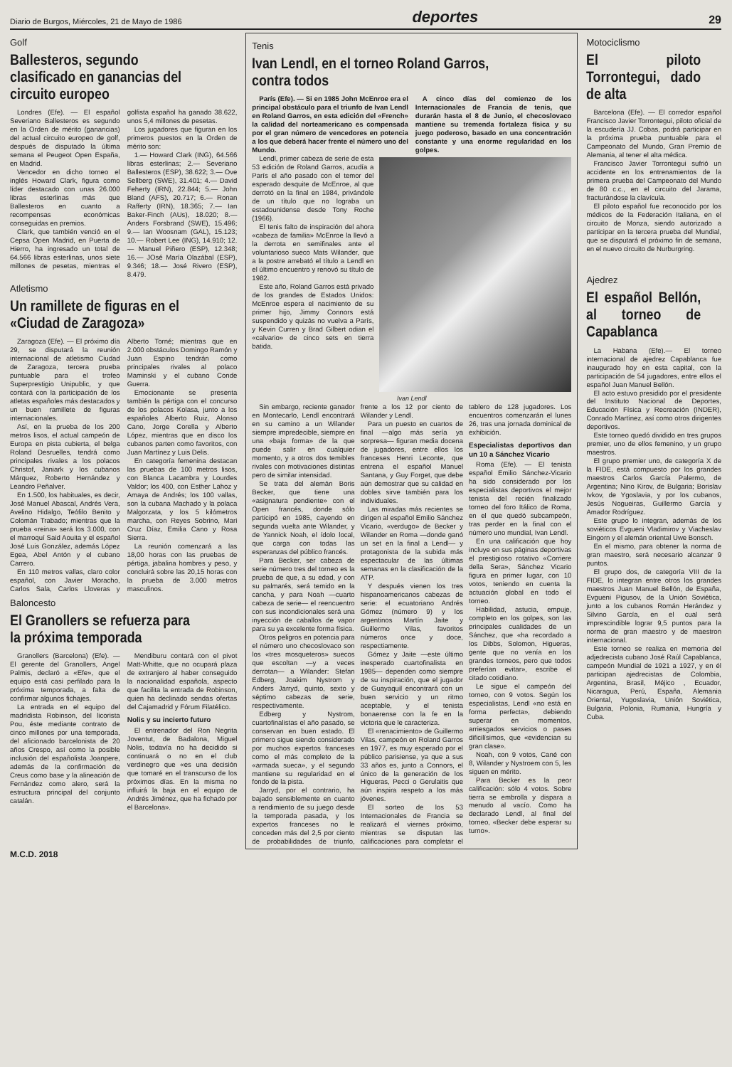Diario de Burgos, Miércoles, 21 de Mayo de 1986 deportes 29
Golf
Ballesteros, segundo clasificado en ganancias del circuito europeo
Londres (Efe). — El español Severiano Ballesteros es segundo en la Orden de mérito (ganancias) del actual circuito europeo de golf, después de disputado la última semana el Peugeot Open España, en Madrid.
Vencedor en dicho torneo el inglés Howard Clark, figura como líder destacado con unas 26.000 libras esterlinas más que Ballesteros en cuanto a recompensas económicas conseguidas en premios.
Clark, que también venció en el Cepsa Open Madrid, en Puerta de Hierro, ha ingresado un total de 64.566 libras esterlinas, unos siete millones de pesetas, mientras el golfista español ha ganado 38.622, unos 5,4 millones de pesetas.
Los jugadores que figuran en los primeros puestos en la Orden de mérito son:
1.— Howard Clark (ING), 64.566 libras esterlinas; 2.— Severiano Ballesteros (ESP), 38.622; 3.— Ove Sellberg (SWE), 31.401; 4.— David Feherty (IRN), 22.844; 5.— John Bland (AFS), 20.717; 6.— Ronan Rafferty (IRN), 18.365; 7.— Ian Baker-Finch (AUs), 18.020; 8.— Anders Forsbrand (SWE), 15.496; 9.— Ian Woosnam (GAL), 15.123; 10.— Robert Lee (ING), 14.910; 12.— Manuel Piñero (ESP), 12.348; 16.— JOsé María Olazábal (ESP), 9.346; 18.— José Rivero (ESP), 8.479.
Atletismo
Un ramillete de figuras en el «Ciudad de Zaragoza»
Zaragoza (Efe). — El próximo día 29, se disputará la reunión internacional de atletismo Ciudad de Zaragoza, tercera prueba puntuable para el trofeo Superprestigio Unipublic, y que contará con la participación de los atletas españoles más destacados y un buen ramillete de figuras internacionales.
Así, en la prueba de los 200 metros lisos, el actual campeón de Europa en pista cubierta, el belga Roland Desruelles, tendrá como principales rivales a los polacos Christof, Janiark y los cubanos Márquez, Roberto Hernández y Leandro Peñalver.
En 1.500, los habituales, es decir, José Manuel Abascal, Andrés Vera, Avelino Hidalgo, Teófilo Benito y Colomán Trabado; mientras que la prueba «reina» será los 3.000, con el marroquí Said Aouita y el español José Luis González, además López Egea, Abel Antón y el cubano Carrero.
En 110 metros vallas, claro color español, con Javier Moracho, Carlos Sala, Carlos Lloveras y Alberto Torné; mientras que en 2.000 obstáculos Domingo Ramón y Juan Espino tendrán como principales rivales al polaco Maminski y el cubano Conde Guerra.
Emocionante se presenta también la pértiga con el concurso de los polacos Kolasa, junto a los españoles Alberto Ruiz, Alonso Cano, Jorge Corella y Alberto López, mientras que en disco los cubanos parten como favoritos, con Juan Martínez y Luis Delis.
En categoría femenina destacan las pruebas de 100 metros lisos, con Blanca Lacambra y Lourdes Valdor; los 400, con Esther Lahoz y Amaya de Andrés; los 100 vallas, son la cubana Machado y la polaca Malgorzata, y los 5 kilómetros marcha, con Reyes Sobrino, Mari Cruz Díaz, Emilia Cano y Rosa Sierra.
La reunión comenzará a las 18,00 horas con las pruebas de pértiga, jabalina hombres y peso, y concluirá sobre las 20,15 horas con la prueba de 3.000 metros masculinos.
Baloncesto
El Granollers se refuerza para la próxima temporada
Granollers (Barcelona) (Efe). — El gerente del Granollers, Angel Palmis, declaró a «Efe», que el equipo está casi perfilado para la próxima temporada, a falta de confirmar algunos fichajes.
La entrada en el equipo del madridista Robinson, del licorista Pou, éste mediante contrato de cinco millones por una temporada, del aficionado barcelonista de 20 años Crespo, así como la posible inclusión del españolista Joanpere, además de la confirmación de Creus como base y la alineación de Fernández como alero, será la estructura principal del conjunto catalán.
Mendiburu contará con el pivot Matt-Whitte, que no ocupará plaza de extranjero al haber conseguido la nacionalidad española, aspecto que facilita la entrada de Robinson, quien ha declinado sendas ofertas del Cajamadrid y Fórum Filatélico.
Nolis y su incierto futuro
El entrenador del Ron Negrita Joventut, de Badalona, Miguel Nolis, todavía no ha decidido si continuará o no en el club verdinegro que «es una decisión que tomaré en el transcurso de los próximos días. En la misma no influirá la baja en el equipo de Andrés Jiménez, que ha fichado por el Barcelona».
Tenis
Ivan Lendl, en el torneo Roland Garros, contra todos
París (Efe). — Si en 1985 John McEnroe era el principal obstáculo para el triunfo de Ivan Lendl en Roland Garros, en esta edición del «French» la calidad del norteamericano es compensada por el gran número de vencedores en potencia a los que deberá hacer frente el número uno del Mundo.
A cinco días del comienzo de los Internacionales de Francia de tenis, que durarán hasta el 8 de Junio, el checoslovaco mantiene su tremenda fortaleza física y su juego poderoso, basado en una concentración constante y una enorme regularidad en los golpes.
Lendl, primer cabeza de serie de esta 53 edición de Roland Garros, acudía a París el año pasado con el temor del esperado desquite de McEnroe, al que derrotó en la final en 1984, privándole de un título que no lograba un estadounidense desde Tony Roche (1966).
El tenis falto de inspiración del ahora «cabeza de familia» McEnroe la llevó a la derrota en semifinales ante el voluntarioso sueco Mats Wilander, que a la postre arrebató el título a Lendl en el último encuentro y renovó su título de 1982.
Este año, Roland Garros está privado de los grandes de Estados Unidos: McEnroe espera el nacimiento de su primer hijo, Jimmy Connors está suspendido y quizás no vuelva a París, y Kevin Curren y Brad Gilbert odian el «calvario» de cinco sets en tierra batida.
Ivan Lendl
Sin embargo, reciente ganador en Montecarlo, Lendl encontrará en su camino a un Wilander siempre impredecible, siempre en una «baja forma» de la que puede salir en cualquier momento, y a otros dos temibles rivales con motivaciones distintas pero de similar intensidad.
Se trata del alemán Boris Becker, que tiene una «asignatura pendiente» con el Open francés, donde sólo participó en 1985, cayendo en segunda vuelta ante Wilander, y de Yannick Noah, el ídolo local, que carga con todas las esperanzas del público francés.
Para Becker, ser cabeza de serie número tres del torneo es la prueba de que, a su edad, y con su palmarés, será temido en la cancha, y para Noah —cuarto cabeza de serie— el reencuentro con sus incondicionales será una inyección de caballos de vapor para su ya excelente forma física.
Otros peligros en potencia para el número uno checoslovaco son los «tres mosqueteros» suecos que escoltan —y a veces derrotan— a Wilander: Stefan Edberg, Joakim Nystrom y Anders Jarryd, quinto, sexto y séptimo cabezas de serie, respectivamente.
Edberg y Nystrom, cuartofinalistas el año pasado, se conservan en buen estado. El primero sigue siendo considerado por muchos expertos franceses como el más completo de la «armada sueca», y el segundo mantiene su regularidad en el fondo de la pista.
Jarryd, por el contrario, ha bajado sensiblemente en cuanto a rendimiento de su juego desde la temporada pasada, y los expertos franceses no le conceden más del 2,5 por ciento de probabilidades de triunfo, frente a los 12 por ciento de Wilander y Lendl.
Para un puesto en cuartos de final —algo más sería ya sorpresa— figuran media docena de jugadores, entre ellos los franceses Henri Leconte, que entrena el español Manuel Santana, y Guy Forget, que debe aún demostrar que su calidad en dobles sirve también para los individuales.
Las miradas más recientes se dirigen al español Emilio Sánchez Vicario, «verdugo» de Becker y Wilander en Roma —donde ganó un set en la final a Lendl— y protagonista de la subida más espectacular de las últimas semanas en la clasificación de la ATP.
Y después vienen los tres hispanoamericanos cabezas de serie: el ecuatoriano Andrés Gómez (número 9) y los argentinos Martín Jaite y Guillermo Vilas, favoritos números once y doce, respectiamente.
Gómez y Jaite —este último inesperado cuartofinalista en 1985— dependen como siempre de su inspiración, que el jugador de Guayaquil encontrará con un buen servicio y un ritmo aceptable, y el tenista bonaerense con la fe en la victoria que le caracteriza.
El «renacimiento» de Guillermo Vilas, campeón en Roland Garros en 1977, es muy esperado por el público parisiense, ya que a sus 33 años es, junto a Connors, el único de la generación de los Higueras, Pecci o Gerulaitis que aún inspira respeto a los más jóvenes.
El sorteo de los 53 Internacionales de Francia se realizará el viernes próximo, mientras se disputan las calificaciones para completar el tablero de 128 jugadores. Los encuentros comenzarán el lunes 26, tras una jornada dominical de exhibición.
Especialistas deportivos dan un 10 a Sánchez Vicario
Roma (Efe). — El tenista español Emilio Sánchez-Vicario ha sido considerado por los especialistas deportivos el mejor tenista del recién finalizado torneo del foro Itálico de Roma, en el que quedó subcampeón, tras perder en la final con el número uno mundial, Ivan Lendl.
En una calificación que hoy incluye en sus páginas deportivas el prestigioso rotativo «Corriere della Sera», Sánchez Vicario figura en primer lugar, con 10 votos, teniendo en cuenta la actuación global en todo el torneo.
Habilidad, astucia, empuje, completo en los golpes, son las principales cualidades de un Sánchez, que «ha recordado a los Dibbs, Solomon, Higueras, gente que no venía en los grandes torneos, pero que todos preferían evitar», escribe el citado cotidiano.
Le sigue el campeón del torneo, con 9 votos. Según los especialistas, Lendl «no está en forma perfecta», debiendo superar en momentos, arriesgados servicios o pases dificilísimos, que «evidencian su gran clase».
Noah, con 9 votos, Cané con 8, Wilander y Nystroem con 5, les siguen en mérito.
Para Becker es la peor calificación: sólo 4 votos. Sobre tierra se embrolla y dispara a menudo al vacío. Como ha declarado Lendl, al final del torneo, «Becker debe esperar su turno».
Motociclismo
El piloto Torrontegui, dado de alta
Barcelona (Efe). — El corredor español Francisco Javier Torrontegui, piloto oficial de la escudería JJ. Cobas, podrá participar en la próxima prueba puntuable para el Campeonato del Mundo, Gran Premio de Alemania, al tener el alta médica.
Francisco Javier Torrontegui sufrió un accidente en los entrenamientos de la primera prueba del Campeonato del Mundo de 80 c.c., en el circuito del Jarama, fracturándose la clavícula.
El piloto español fue reconocido por los médicos de la Federación Italiana, en el circuito de Monza, siendo autorizado a participar en la tercera prueba del Mundial, que se disputará el próximo fin de semana, en el nuevo circuito de Nurburgring.
Ajedrez
El español Bellón, al torneo de Capablanca
La Habana (Efe).— El torneo internacional de ajedrez Capablanca fue inaugurado hoy en esta capital, con la participación de 54 jugadores, entre ellos el español Juan Manuel Bellón.
El acto estuvo presidido por el presidente del Instituto Nacional de Deportes, Educación Física y Recreación (INDER), Conrado Martínez, así como otros dirigentes deportivos.
Este torneo quedó dividido en tres grupos premier, uno de ellos femenino, y un grupo maestros.
El grupo premier uno, de categoría X de la FIDE, está compuesto por los grandes maestros Carlos García Palermo, de Argentina; Nino Kirov, de Bulgaria; Borislav Ivkov, de Ygoslavia, y por los cubanos, Jesús Nogueiras, Guillermo García y Amador Rodríguez.
Este grupo lo integran, además de los soviéticos Evgueni Vladimirov y Viacheslav Eingorn y el alemán oriental Uwe Bonsch.
En el mismo, para obtener la norma de gran maestro, será necesario alcanzar 9 puntos.
El grupo dos, de categoría VIII de la FIDE, lo integran entre otros los grandes maestros Juan Manuel Bellón, de España, Evgueni Pigusov, de la Unión Soviética, junto a los cubanos Román Herández y Silvino García, en el cual será imprescindible lograr 9,5 puntos para la norma de gran maestro y de maestron internacional.
Este torneo se realiza en memoria del adjedrecista cubano José Raúl Capablanca, campeón Mundial de 1921 a 1927, y en él participan ajedrecistas de Colombia, Argentina, Brasil, Méjico , Ecuador, Nicaragua, Perú, España, Alemania Oriental, Yugoslavia, Unión Soviética, Bulgaria, Polonia, Rumania, Hungría y Cuba.
M.C.D. 2018